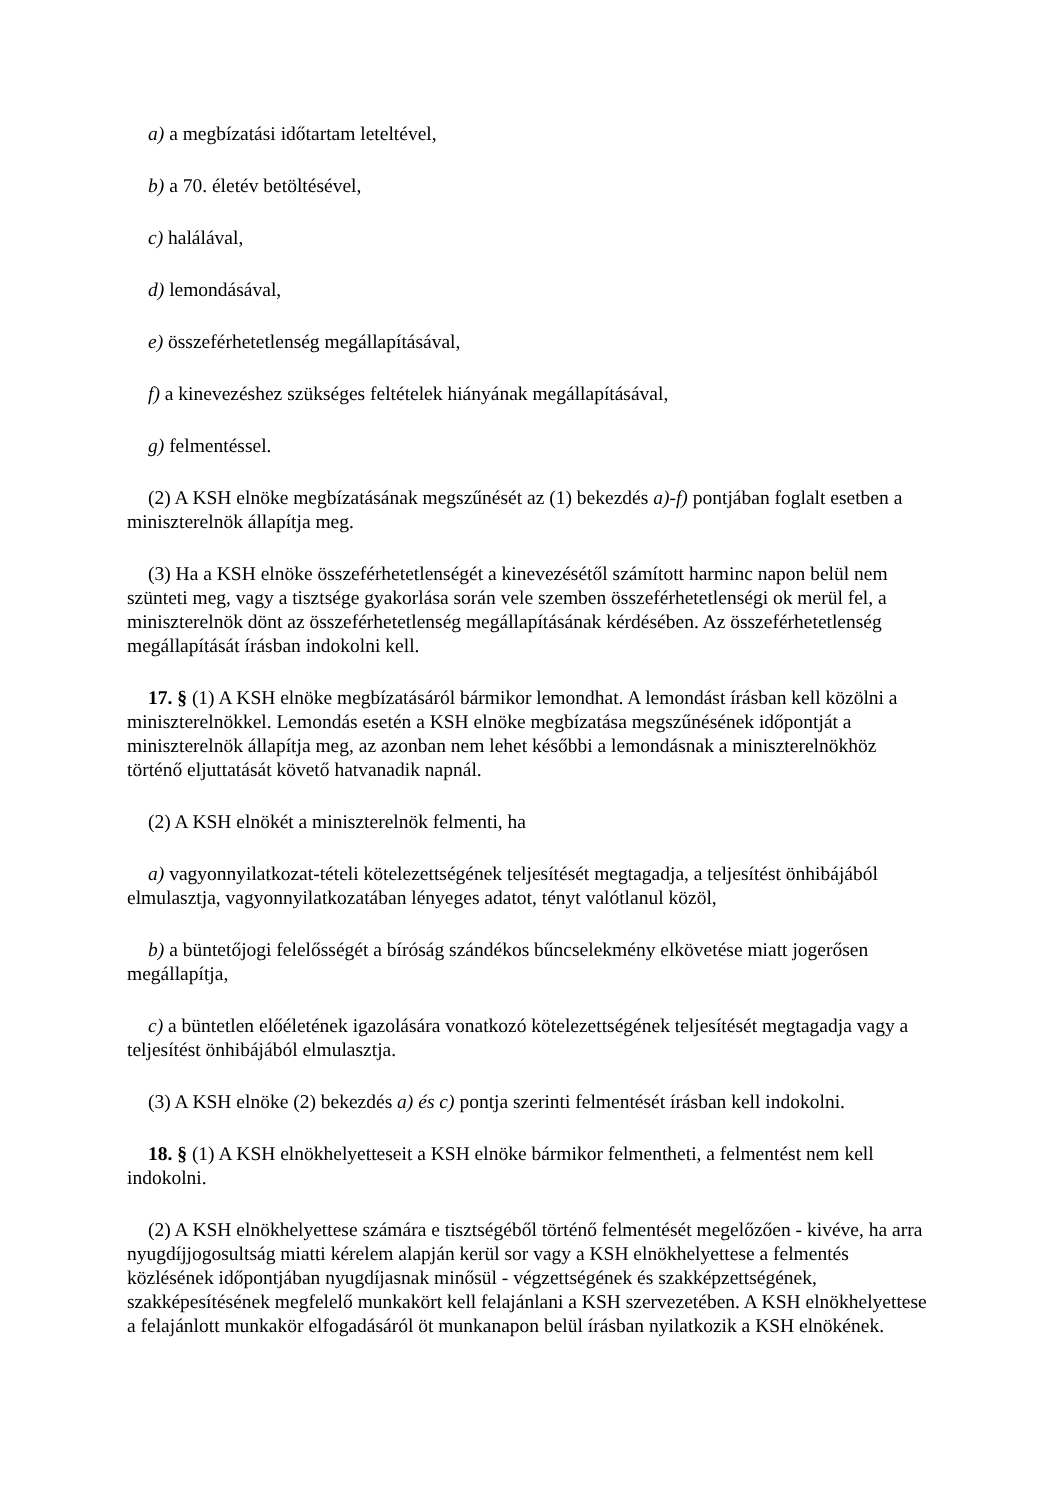a) a megbízatási időtartam leteltével,
b) a 70. életév betöltésével,
c) halálával,
d) lemondásával,
e) összeférhetetlenség megállapításával,
f) a kinevezéshez szükséges feltételek hiányának megállapításával,
g) felmentéssel.
(2) A KSH elnöke megbízatásának megszűnését az (1) bekezdés a)-f) pontjában foglalt esetben a miniszterelnök állapítja meg.
(3) Ha a KSH elnöke összeférhetetlenségét a kinevezésétől számított harminc napon belül nem szünteti meg, vagy a tisztsége gyakorlása során vele szemben összeférhetetlenségi ok merül fel, a miniszterelnök dönt az összeférhetetlenség megállapításának kérdésében. Az összeférhetetlenség megállapítását írásban indokolni kell.
17. § (1) A KSH elnöke megbízatásáról bármikor lemondhat. A lemondást írásban kell közölni a miniszterelnökkel. Lemondás esetén a KSH elnöke megbízatása megszűnésének időpontját a miniszterelnök állapítja meg, az azonban nem lehet későbbi a lemondásnak a miniszterelnökhöz történő eljuttatását követő hatvanadik napnál.
(2) A KSH elnökét a miniszterelnök felmenti, ha
a) vagyonnyilatkozat-tételi kötelezettségének teljesítését megtagadja, a teljesítést önhibájából elmulasztja, vagyonnyilatkozatában lényeges adatot, tényt valótlanul közöl,
b) a büntetőjogi felelősségét a bíróság szándékos bűncselekmény elkövetése miatt jogerősen megállapítja,
c) a büntetlen előéletének igazolására vonatkozó kötelezettségének teljesítését megtagadja vagy a teljesítést önhibájából elmulasztja.
(3) A KSH elnöke (2) bekezdés a) és c) pontja szerinti felmentését írásban kell indokolni.
18. § (1) A KSH elnökhelyetteseit a KSH elnöke bármikor felmentheti, a felmentést nem kell indokolni.
(2) A KSH elnökhelyettese számára e tisztségéből történő felmentését megelőzően - kivéve, ha arra nyugdíjjogosultság miatti kérelem alapján kerül sor vagy a KSH elnökhelyettese a felmentés közlésének időpontjában nyugdíjasnak minősül - végzettségének és szakképzettségének, szakképesítésének megfelelő munkakört kell felajánlani a KSH szervezetében. A KSH elnökhelyettese a felajánlott munkakör elfogadásáról öt munkanapon belül írásban nyilatkozik a KSH elnökének.